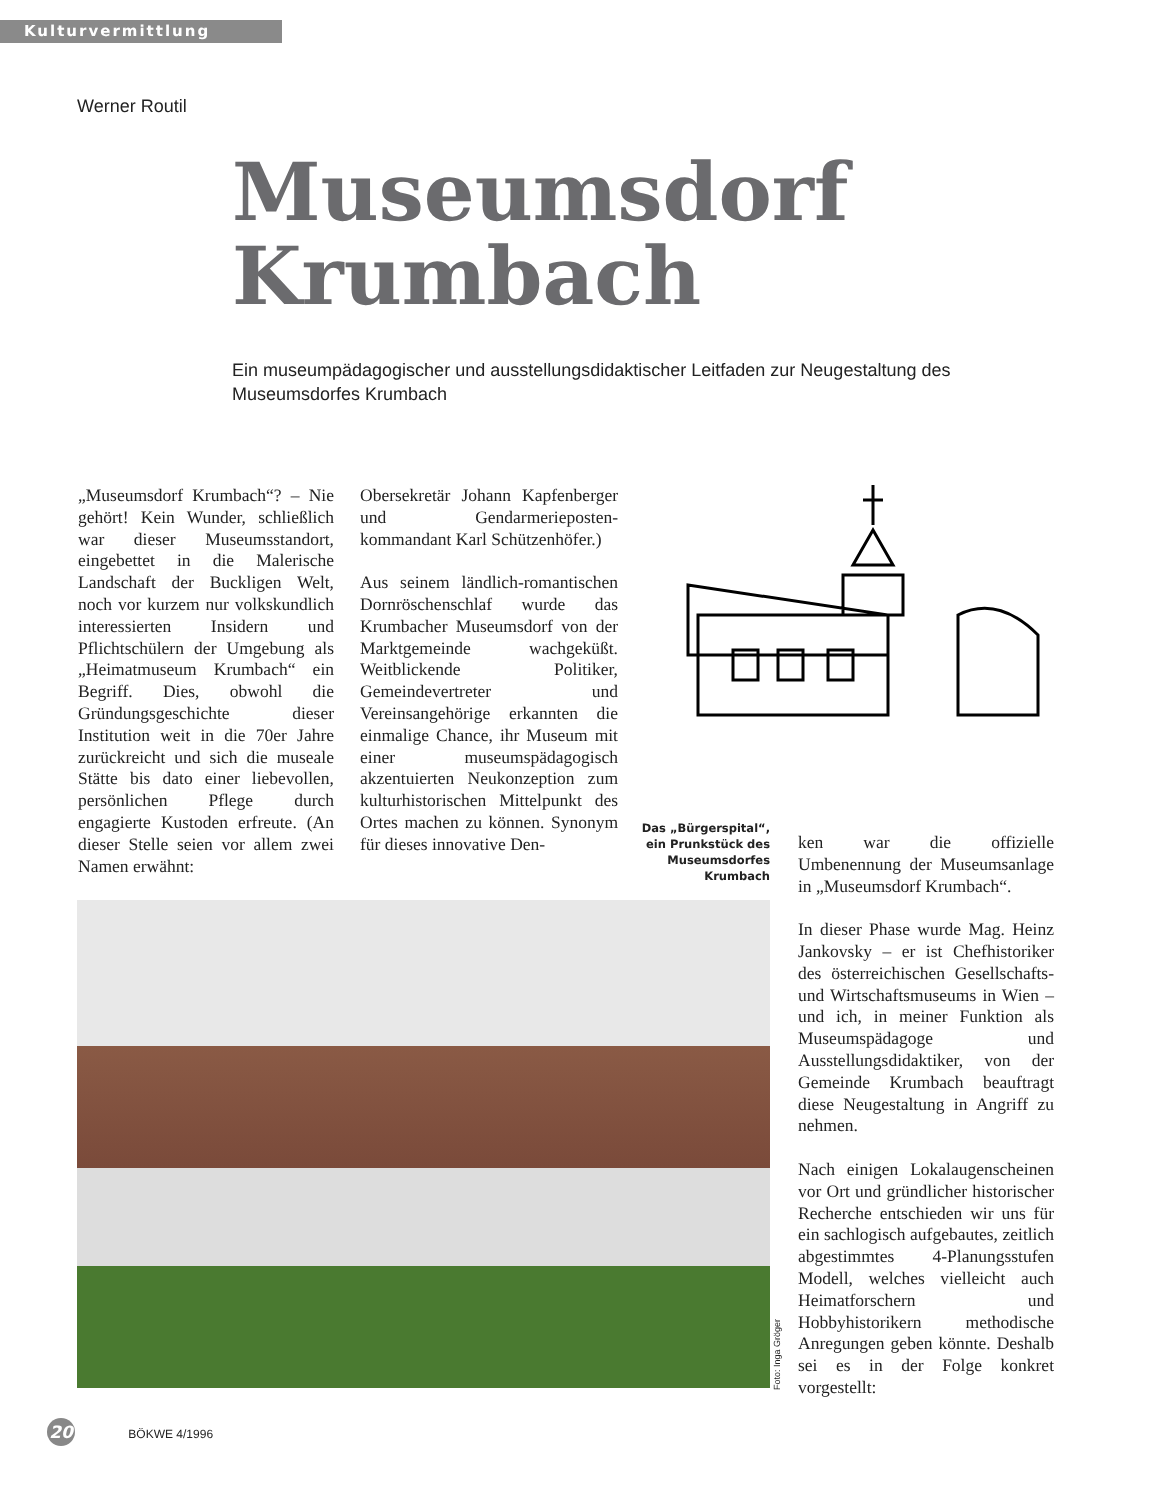Kulturvermittlung
Werner Routil
Museumsdorf
Krumbach
Ein museumpädagogischer und ausstellungsdidaktischer Leitfaden zur Neugestaltung des Museumsdorfes Krumbach
„Museumsdorf Krumbach“? – Nie gehört! Kein Wunder, schließlich war dieser Museumsstandort, eingebettet in die Malerische Landschaft der Buckligen Welt, noch vor kurzem nur volkskundlich interessierten Insidern und Pflichtschülern der Umgebung als „Heimatmuseum Krumbach“ ein Begriff. Dies, obwohl die Gründungsgeschichte dieser Institution weit in die 70er Jahre zurückreicht und sich die museale Stätte bis dato einer liebevollen, persönlichen Pflege durch engagierte Kustoden erfreute. (An dieser Stelle seien vor allem zwei Namen erwähnt:
Obersekretär Johann Kapfenberger und Gendarmerieposten­kommandant Karl Schützenhöfer.)
Aus seinem ländlich-romantischen Dornröschenschlaf wurde das Krumbacher Museumsdorf von der Marktgemeinde wachgeküßt. Weitblickende Politiker, Gemeindevertreter und Vereinsangehörige erkannten die einmalige Chance, ihr Museum mit einer museumspädagogisch akzentuierten Neukonzeption zum kulturhistorischen Mittelpunkt des Ortes machen zu können. Synonym für dieses innovative Den-
Das „Bürgerspital“, ein Prunkstück des Museumsdorfes Krumbach
Foto: Inga Gröger
ken war die offizielle Umbenennung der Museumsanlage in „Museumsdorf Krumbach“.
In dieser Phase wurde Mag. Heinz Jankovsky – er ist Chefhistoriker des österreichischen Gesellschafts- und Wirtschaftsmuseums in Wien – und ich, in meiner Funktion als Museumspädagoge und Ausstellungsdidaktiker, von der Gemeinde Krumbach beauftragt diese Neugestaltung in Angriff zu nehmen.
Nach einigen Lokalaugenscheinen vor Ort und gründlicher historischer Recherche entschieden wir uns für ein sachlogisch aufgebautes, zeitlich abgestimmtes 4-Planungsstufen Modell, welches vielleicht auch Heimatforschern und Hobbyhistorikern methodische Anregungen geben könnte. Deshalb sei es in der Folge konkret vorgestellt:
20 BÖKWE 4/1996